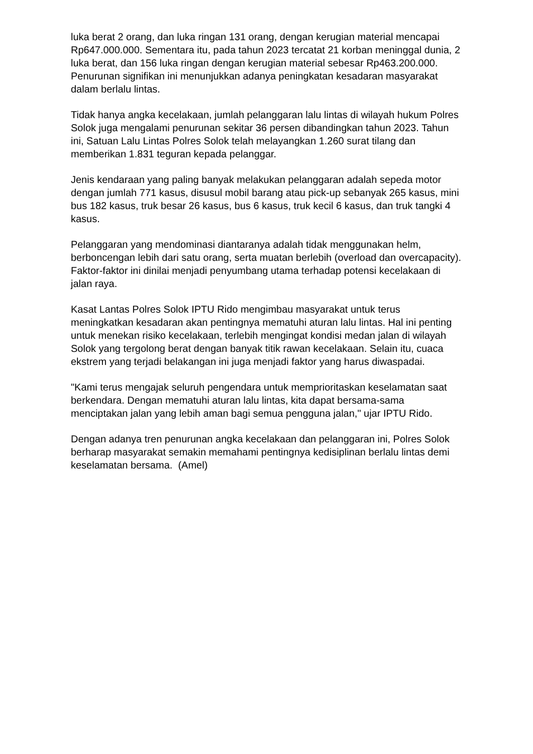luka berat 2 orang, dan luka ringan 131 orang, dengan kerugian material mencapai Rp647.000.000. Sementara itu, pada tahun 2023 tercatat 21 korban meninggal dunia, 2 luka berat, dan 156 luka ringan dengan kerugian material sebesar Rp463.200.000. Penurunan signifikan ini menunjukkan adanya peningkatan kesadaran masyarakat dalam berlalu lintas.
Tidak hanya angka kecelakaan, jumlah pelanggaran lalu lintas di wilayah hukum Polres Solok juga mengalami penurunan sekitar 36 persen dibandingkan tahun 2023. Tahun ini, Satuan Lalu Lintas Polres Solok telah melayangkan 1.260 surat tilang dan memberikan 1.831 teguran kepada pelanggar.
Jenis kendaraan yang paling banyak melakukan pelanggaran adalah sepeda motor dengan jumlah 771 kasus, disusul mobil barang atau pick-up sebanyak 265 kasus, mini bus 182 kasus, truk besar 26 kasus, bus 6 kasus, truk kecil 6 kasus, dan truk tangki 4 kasus.
Pelanggaran yang mendominasi diantaranya adalah tidak menggunakan helm, berboncengan lebih dari satu orang, serta muatan berlebih (overload dan overcapacity). Faktor-faktor ini dinilai menjadi penyumbang utama terhadap potensi kecelakaan di jalan raya.
Kasat Lantas Polres Solok IPTU Rido mengimbau masyarakat untuk terus meningkatkan kesadaran akan pentingnya mematuhi aturan lalu lintas. Hal ini penting untuk menekan risiko kecelakaan, terlebih mengingat kondisi medan jalan di wilayah Solok yang tergolong berat dengan banyak titik rawan kecelakaan. Selain itu, cuaca ekstrem yang terjadi belakangan ini juga menjadi faktor yang harus diwaspadai.
"Kami terus mengajak seluruh pengendara untuk memprioritaskan keselamatan saat berkendara. Dengan mematuhi aturan lalu lintas, kita dapat bersama-sama menciptakan jalan yang lebih aman bagi semua pengguna jalan," ujar IPTU Rido.
Dengan adanya tren penurunan angka kecelakaan dan pelanggaran ini, Polres Solok berharap masyarakat semakin memahami pentingnya kedisiplinan berlalu lintas demi keselamatan bersama. (Amel)